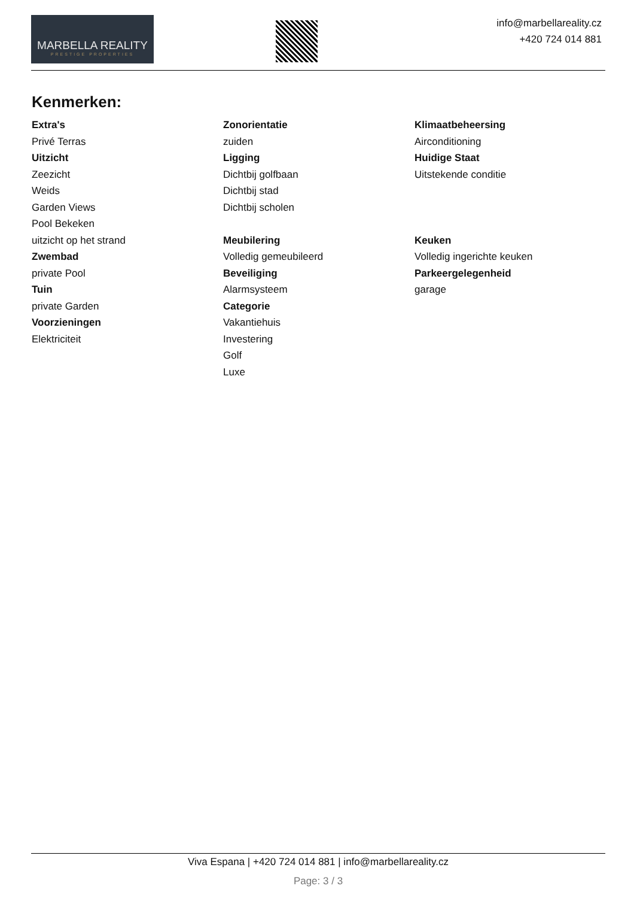MARBELLA REALITY
PRESTIGE PROPERTIES
info@marbellareality.cz
+420 724 014 881
Kenmerken:
Extra's
Privé Terras
Uitzicht
Zeezicht
Weids
Garden Views
Pool Bekeken
uitzicht op het strand
Zwembad
private Pool
Tuin
private Garden
Voorzieningen
Elektriciteit
Zonorientatie
zuiden
Ligging
Dichtbij golfbaan
Dichtbij stad
Dichtbij scholen
Meubilering
Volledig gemeubileerd
Beveiliging
Alarmsysteem
Categorie
Vakantiehuis
Investering
Golf
Luxe
Klimaatbeheersing
Airconditioning
Huidige Staat
Uitstekende conditie
Keuken
Volledig ingerichte keuken
Parkeergelegenheid
garage
Viva Espana | +420 724 014 881 | info@marbellareality.cz
Page: 3 / 3